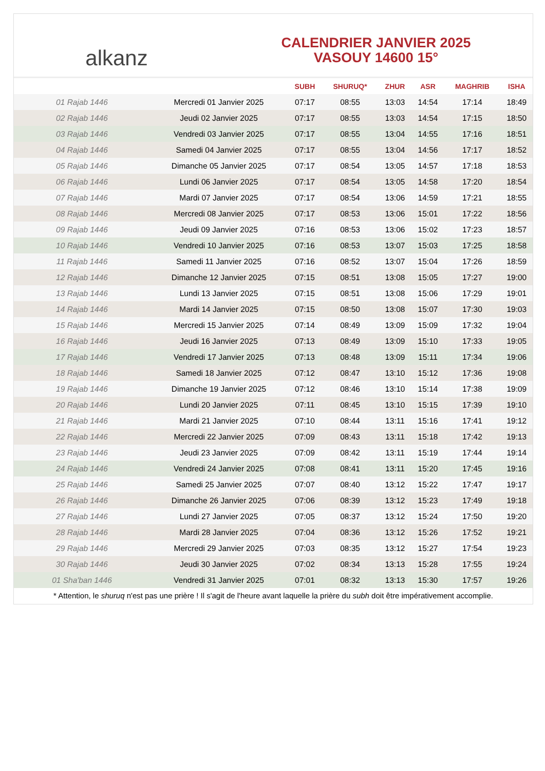alkanz
CALENDRIER JANVIER 2025
VASOUY 14600 15°
| | | SUBH | SHURUQ* | ZHUR | ASR | MAGHRIB | ISHA |
| --- | --- | --- | --- | --- | --- | --- | --- |
| 01 Rajab 1446 | Mercredi 01 Janvier 2025 | 07:17 | 08:55 | 13:03 | 14:54 | 17:14 | 18:49 |
| 02 Rajab 1446 | Jeudi 02 Janvier 2025 | 07:17 | 08:55 | 13:03 | 14:54 | 17:15 | 18:50 |
| 03 Rajab 1446 | Vendredi 03 Janvier 2025 | 07:17 | 08:55 | 13:04 | 14:55 | 17:16 | 18:51 |
| 04 Rajab 1446 | Samedi 04 Janvier 2025 | 07:17 | 08:55 | 13:04 | 14:56 | 17:17 | 18:52 |
| 05 Rajab 1446 | Dimanche 05 Janvier 2025 | 07:17 | 08:54 | 13:05 | 14:57 | 17:18 | 18:53 |
| 06 Rajab 1446 | Lundi 06 Janvier 2025 | 07:17 | 08:54 | 13:05 | 14:58 | 17:20 | 18:54 |
| 07 Rajab 1446 | Mardi 07 Janvier 2025 | 07:17 | 08:54 | 13:06 | 14:59 | 17:21 | 18:55 |
| 08 Rajab 1446 | Mercredi 08 Janvier 2025 | 07:17 | 08:53 | 13:06 | 15:01 | 17:22 | 18:56 |
| 09 Rajab 1446 | Jeudi 09 Janvier 2025 | 07:16 | 08:53 | 13:06 | 15:02 | 17:23 | 18:57 |
| 10 Rajab 1446 | Vendredi 10 Janvier 2025 | 07:16 | 08:53 | 13:07 | 15:03 | 17:25 | 18:58 |
| 11 Rajab 1446 | Samedi 11 Janvier 2025 | 07:16 | 08:52 | 13:07 | 15:04 | 17:26 | 18:59 |
| 12 Rajab 1446 | Dimanche 12 Janvier 2025 | 07:15 | 08:51 | 13:08 | 15:05 | 17:27 | 19:00 |
| 13 Rajab 1446 | Lundi 13 Janvier 2025 | 07:15 | 08:51 | 13:08 | 15:06 | 17:29 | 19:01 |
| 14 Rajab 1446 | Mardi 14 Janvier 2025 | 07:15 | 08:50 | 13:08 | 15:07 | 17:30 | 19:03 |
| 15 Rajab 1446 | Mercredi 15 Janvier 2025 | 07:14 | 08:49 | 13:09 | 15:09 | 17:32 | 19:04 |
| 16 Rajab 1446 | Jeudi 16 Janvier 2025 | 07:13 | 08:49 | 13:09 | 15:10 | 17:33 | 19:05 |
| 17 Rajab 1446 | Vendredi 17 Janvier 2025 | 07:13 | 08:48 | 13:09 | 15:11 | 17:34 | 19:06 |
| 18 Rajab 1446 | Samedi 18 Janvier 2025 | 07:12 | 08:47 | 13:10 | 15:12 | 17:36 | 19:08 |
| 19 Rajab 1446 | Dimanche 19 Janvier 2025 | 07:12 | 08:46 | 13:10 | 15:14 | 17:38 | 19:09 |
| 20 Rajab 1446 | Lundi 20 Janvier 2025 | 07:11 | 08:45 | 13:10 | 15:15 | 17:39 | 19:10 |
| 21 Rajab 1446 | Mardi 21 Janvier 2025 | 07:10 | 08:44 | 13:11 | 15:16 | 17:41 | 19:12 |
| 22 Rajab 1446 | Mercredi 22 Janvier 2025 | 07:09 | 08:43 | 13:11 | 15:18 | 17:42 | 19:13 |
| 23 Rajab 1446 | Jeudi 23 Janvier 2025 | 07:09 | 08:42 | 13:11 | 15:19 | 17:44 | 19:14 |
| 24 Rajab 1446 | Vendredi 24 Janvier 2025 | 07:08 | 08:41 | 13:11 | 15:20 | 17:45 | 19:16 |
| 25 Rajab 1446 | Samedi 25 Janvier 2025 | 07:07 | 08:40 | 13:12 | 15:22 | 17:47 | 19:17 |
| 26 Rajab 1446 | Dimanche 26 Janvier 2025 | 07:06 | 08:39 | 13:12 | 15:23 | 17:49 | 19:18 |
| 27 Rajab 1446 | Lundi 27 Janvier 2025 | 07:05 | 08:37 | 13:12 | 15:24 | 17:50 | 19:20 |
| 28 Rajab 1446 | Mardi 28 Janvier 2025 | 07:04 | 08:36 | 13:12 | 15:26 | 17:52 | 19:21 |
| 29 Rajab 1446 | Mercredi 29 Janvier 2025 | 07:03 | 08:35 | 13:12 | 15:27 | 17:54 | 19:23 |
| 30 Rajab 1446 | Jeudi 30 Janvier 2025 | 07:02 | 08:34 | 13:13 | 15:28 | 17:55 | 19:24 |
| 01 Sha'ban 1446 | Vendredi 31 Janvier 2025 | 07:01 | 08:32 | 13:13 | 15:30 | 17:57 | 19:26 |
* Attention, le shuruq n'est pas une prière ! Il s'agit de l'heure avant laquelle la prière du subh doit être impérativement accomplie.